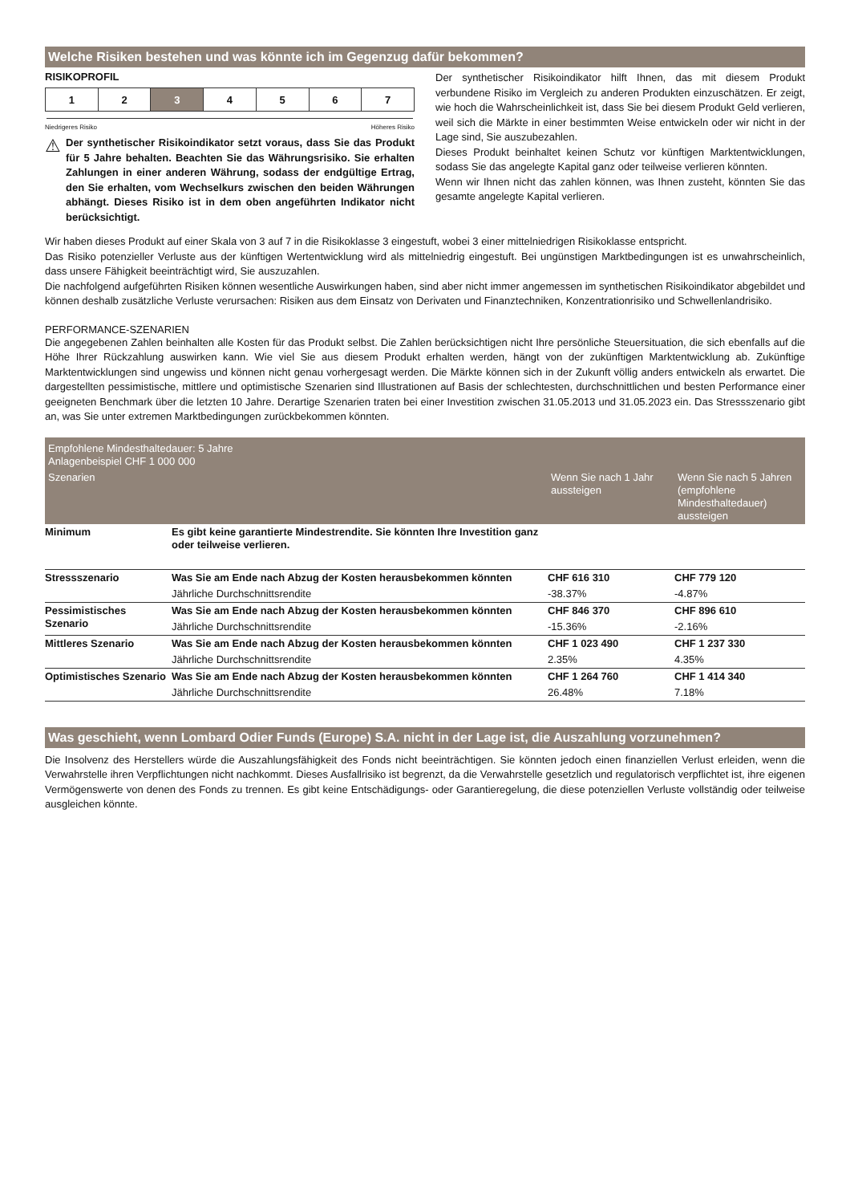Welche Risiken bestehen und was könnte ich im Gegenzug dafür bekommen?
RISIKOPROFIL
| 1 | 2 | 3 | 4 | 5 | 6 | 7 |
Niedrigeres Risiko Höheres Risiko
⚠
Der synthetischer Risikoindikator setzt voraus, dass Sie das Produkt für 5 Jahre behalten. Beachten Sie das Währungsrisiko. Sie erhalten Zahlungen in einer anderen Währung, sodass der endgültige Ertrag, den Sie erhalten, vom Wechselkurs zwischen den beiden Währungen abhängt. Dieses Risiko ist in dem oben angeführten Indikator nicht berücksichtigt.
Der synthetischer Risikoindikator hilft Ihnen, das mit diesem Produkt verbundene Risiko im Vergleich zu anderen Produkten einzuschätzen. Er zeigt, wie hoch die Wahrscheinlichkeit ist, dass Sie bei diesem Produkt Geld verlieren, weil sich die Märkte in einer bestimmten Weise entwickeln oder wir nicht in der Lage sind, Sie auszubezahlen.
Dieses Produkt beinhaltet keinen Schutz vor künftigen Marktentwicklungen, sodass Sie das angelegte Kapital ganz oder teilweise verlieren könnten.
Wenn wir Ihnen nicht das zahlen können, was Ihnen zusteht, könnten Sie das gesamte angelegte Kapital verlieren.
Wir haben dieses Produkt auf einer Skala von 3 auf 7 in die Risikoklasse 3 eingestuft, wobei 3 einer mittelniedrigen Risikoklasse entspricht.
Das Risiko potenzieller Verluste aus der künftigen Wertentwicklung wird als mittelniedrig eingestuft. Bei ungünstigen Marktbedingungen ist es unwahrscheinlich, dass unsere Fähigkeit beeinträchtigt wird, Sie auszuzahlen.
Die nachfolgend aufgeführten Risiken können wesentliche Auswirkungen haben, sind aber nicht immer angemessen im synthetischen Risikoindikator abgebildet und können deshalb zusätzliche Verluste verursachen: Risiken aus dem Einsatz von Derivaten und Finanztechniken, Konzentrationrisiko und Schwellenlandrisiko.
PERFORMANCE-SZENARIEN
Die angegebenen Zahlen beinhalten alle Kosten für das Produkt selbst. Die Zahlen berücksichtigen nicht Ihre persönliche Steuersituation, die sich ebenfalls auf die Höhe Ihrer Rückzahlung auswirken kann. Wie viel Sie aus diesem Produkt erhalten werden, hängt von der zukünftigen Marktentwicklung ab. Zukünftige Marktentwicklungen sind ungewiss und können nicht genau vorhergesagt werden. Die Märkte können sich in der Zukunft völlig anders entwickeln als erwartet. Die dargestellten pessimistische, mittlere und optimistische Szenarien sind Illustrationen auf Basis der schlechtesten, durchschnittlichen und besten Performance einer geeigneten Benchmark über die letzten 10 Jahre. Derartige Szenarien traten bei einer Investition zwischen 31.05.2013 und 31.05.2023 ein. Das Stressszenario gibt an, was Sie unter extremen Marktbedingungen zurückbekommen könnten.
| Empfohlene Mindesthaltedauer: 5 Jahre Anlagenbeispiel CHF 1 000 000 | | | |
| --- | --- | --- | --- |
| Szenarien | | Wenn Sie nach 1 Jahr aussteigen | Wenn Sie nach 5 Jahren (empfohlene Mindesthaltedauer) aussteigen |
| Minimum | Es gibt keine garantierte Mindestrendite. Sie könnten Ihre Investition ganz oder teilweise verlieren. | | |
| Stressszenario | Was Sie am Ende nach Abzug der Kosten herausbekommen könnten | CHF 616 310 | CHF 779 120 |
| | Jährliche Durchschnittsrendite | -38.37% | -4.87% |
| Pessimistisches Szenario | Was Sie am Ende nach Abzug der Kosten herausbekommen könnten | CHF 846 370 | CHF 896 610 |
| | Jährliche Durchschnittsrendite | -15.36% | -2.16% |
| Mittleres Szenario | Was Sie am Ende nach Abzug der Kosten herausbekommen könnten | CHF 1 023 490 | CHF 1 237 330 |
| | Jährliche Durchschnittsrendite | 2.35% | 4.35% |
| Optimistisches Szenario | Was Sie am Ende nach Abzug der Kosten herausbekommen könnten | CHF 1 264 760 | CHF 1 414 340 |
| | Jährliche Durchschnittsrendite | 26.48% | 7.18% |
Was geschieht, wenn Lombard Odier Funds (Europe) S.A. nicht in der Lage ist, die Auszahlung vorzunehmen?
Die Insolvenz des Herstellers würde die Auszahlungsfähigkeit des Fonds nicht beeinträchtigen. Sie könnten jedoch einen finanziellen Verlust erleiden, wenn die Verwahrstelle ihren Verpflichtungen nicht nachkommt. Dieses Ausfallrisiko ist begrenzt, da die Verwahrstelle gesetzlich und regulatorisch verpflichtet ist, ihre eigenen Vermögenswerte von denen des Fonds zu trennen. Es gibt keine Entschädigungs- oder Garantieregelung, die diese potenziellen Verluste vollständig oder teilweise ausgleichen könnte.